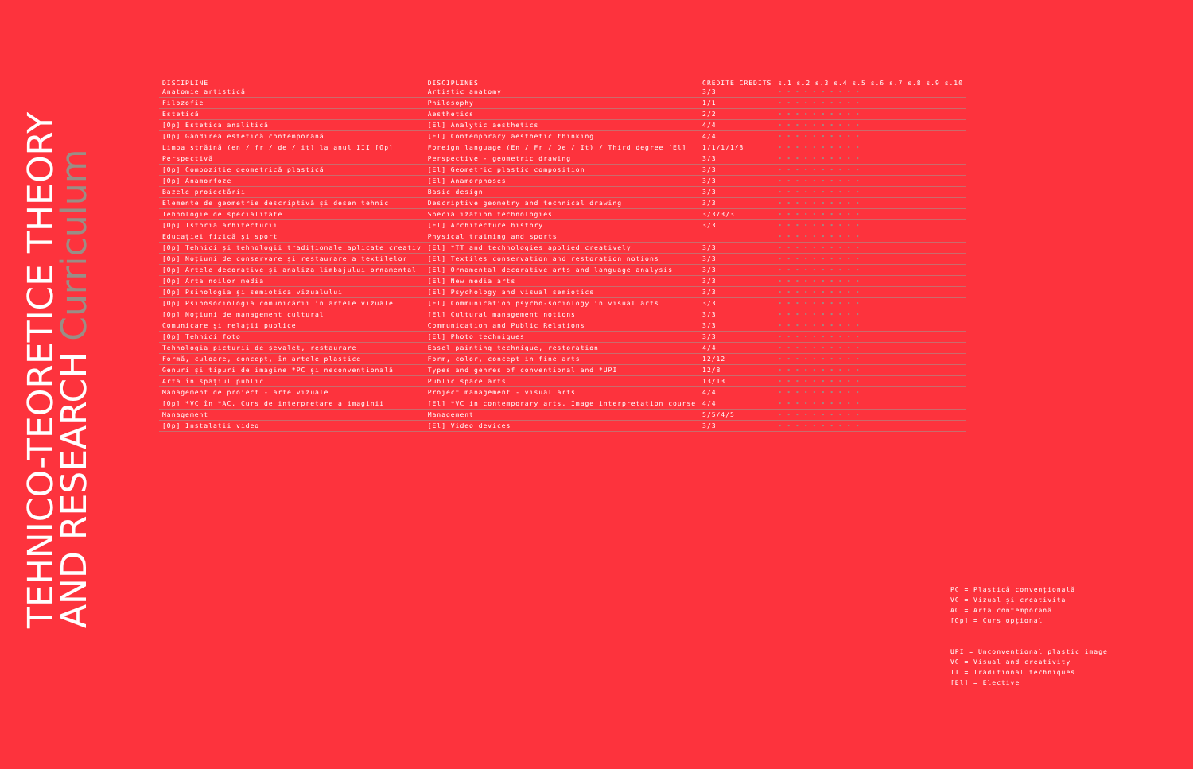TEHNICO-TEORETICE THEORY AND RESEARCH Curriculum
| DISCIPLINE | DISCIPLINES | CREDITE CREDITS | s.1 s.2 s.3 s.4 s.5 s.6 s.7 s.8 s.9 s.10 |
| --- | --- | --- | --- |
| Anatomie artistică | Artistic anatomy | 3/3 | •••••••••• |
| Filozofie | Philosophy | 1/1 | •••••••••• |
| Estetică | Aesthetics | 2/2 | •••••••••• |
| [Op] Estetica analitică | [El] Analytic aesthetics | 4/4 | •••••••••• |
| [Op] Gândirea estetică contemporană | [El] Contemporary aesthetic thinking | 4/4 | •••••••••• |
| Limba străină (en / fr / de / it) la anul III [Op] | Foreign language (En / Fr / De / It) / Third degree [El] | 1/1/1/1/3 | •••••••••• |
| Perspectivă | Perspective - geometric drawing | 3/3 | •••••••••• |
| [Op] Compoziție geometrică plastică | [El] Geometric plastic composition | 3/3 | •••••••••• |
| [Op] Anamorfoze | [El] Anamorphoses | 3/3 | •••••••••• |
| Bazele proiectării | Basic design | 3/3 | •••••••••• |
| Elemente de geometrie descriptivă și desen tehnic | Descriptive geometry and technical drawing | 3/3 | •••••••••• |
| Tehnologie de specialitate | Specialization technologies | 3/3/3/3 | •••••••••• |
| [Op] Istoria arhitecturii | [El] Architecture history | 3/3 | •••••••••• |
| Educației fizică și sport | Physical training and sports | | •••••••••• |
| [Op] Tehnici și tehnologii tradiționale aplicate creativ | [El] *TT and technologies applied creatively | 3/3 | •••••••••• |
| [Op] Noțiuni de conservare și restaurare a textilelor | [El] Textiles conservation and restoration notions | 3/3 | •••••••••• |
| [Op] Artele decorative și analiza limbajului ornamental | [El] Ornamental decorative arts and language analysis | 3/3 | •••••••••• |
| [Op] Arta noilor media | [El] New media arts | 3/3 | •••••••••• |
| [Op] Psihologia și semiotica vizualului | [El] Psychology and visual semiotics | 3/3 | •••••••••• |
| [Op] Psihosociologia comunicării în artele vizuale | [El] Communication psycho-sociology in visual arts | 3/3 | •••••••••• |
| [Op] Noțiuni de management cultural | [El] Cultural management notions | 3/3 | •••••••••• |
| Comunicare și relații publice | Communication and Public Relations | 3/3 | •••••••••• |
| [Op] Tehnici foto | [El] Photo techniques | 3/3 | •••••••••• |
| Tehnologia picturii de șevalet, restaurare | Easel painting technique, restoration | 4/4 | •••••••••• |
| Formă, culoare, concept, în artele plastice | Form, color, concept in fine arts | 12/12 | •••••••••• |
| Genuri și tipuri de imagine *PC și neconvențională | Types and genres of conventional and *UPI | 12/8 | •••••••••• |
| Arta în spațiul public | Public space arts | 13/13 | •••••••••• |
| Management de proiect - arte vizuale | Project management - visual arts | 4/4 | •••••••••• |
| [Op] *VC în *AC. Curs de interpretare a imaginii | [El] *VC in contemporary arts. Image interpretation course | 4/4 | •••••••••• |
| Management | Management | 5/5/4/5 | •••••••••• |
| [Op] Instalații video | [El] Video devices | 3/3 | •••••••••• |
PC = Plastică convențională
VC = Vizual și creativita
AC = Arta contemporană
[Op] = Curs opțional
UPI = Unconventional plastic image
VC = Visual and creativity
TT = Traditional techniques
[El] = Elective